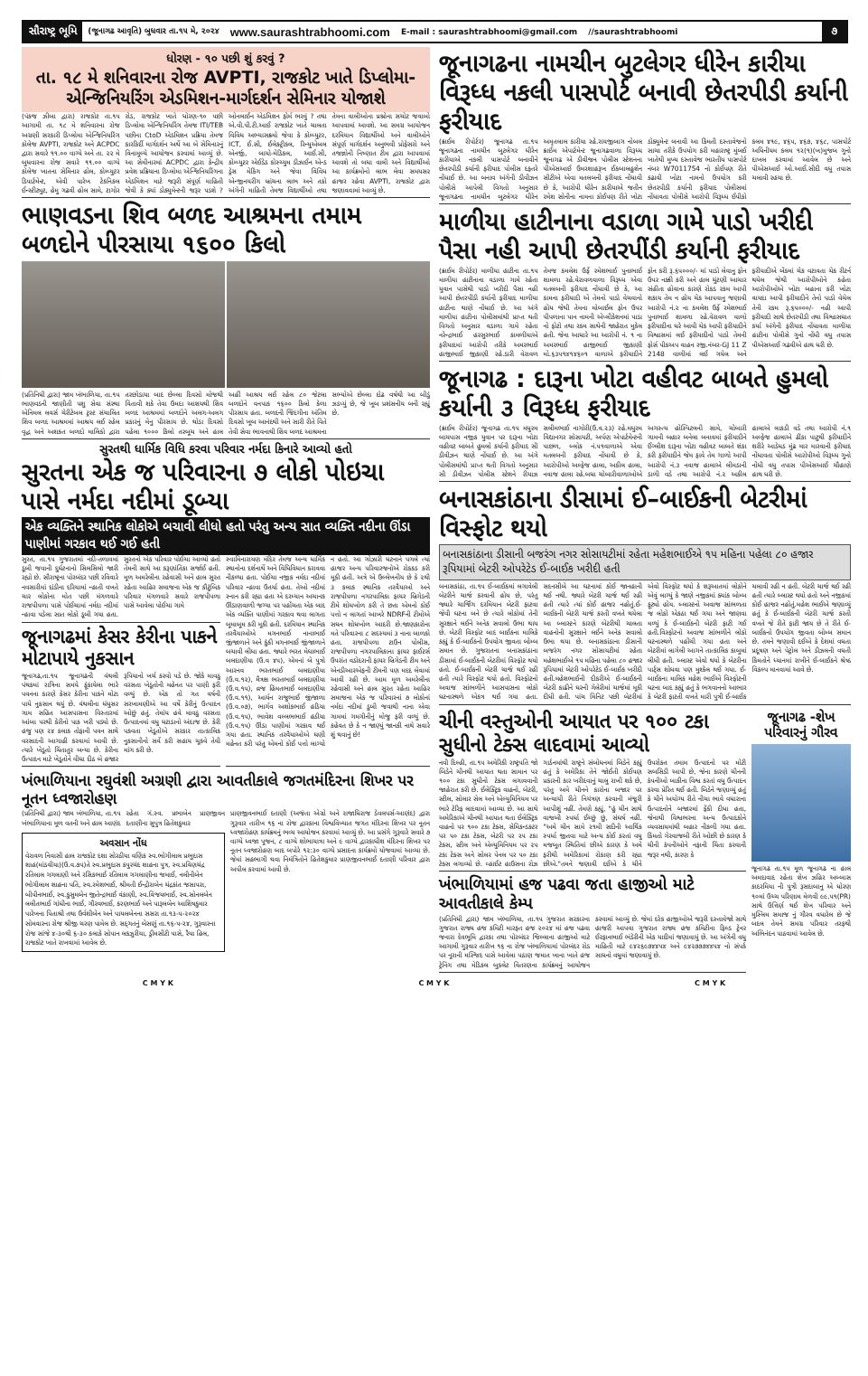સૌરાષ્ટ્ર ભૂમિ (જૂનાગઢ આવૃતિ) બુધવાર તા.૧૫ મે, ૨૦૨૪ www.saurashtrabhoomi.com E-mail : saurashtrabhoomi@gmail.com //saurashtrabhoomi ૭
ધોરણ - ૧૦ પછી શું કરવું ?
તા. ૧૮ મે શનિવારના રોજ AVPTI, રાજકોટ ખાતે ડિપ્લોમા-એન્જિનિયરિંગ એડમિશન-માર્ગદર્શન સેમિનાર યોજાશે
(પંકજ ઝીબા દ્વારા) રાજકોટ તા.૧૫ આગામી તા. ૧૮ મે શનિવારના રોજ અગ્રણી સરકારી ડિપ્લોમા એન્જિનિયરિંગ કોલેજ AVPTI, રાજકોટ અને ACPDC દ્વારા સવારે ૧૧.૦૦ વાગ્યે અને તા. ૨૨ મે બુધવારના રોજ સવારે ૧૧.૦૦ વાગ્યે કોલેજ ખાતના સેમિનાર હોલ, કોમ્પ્યુટર ડિપાર્ટમેન્ટ, એવી પારેખ ટેકનિકલ ઈન્સ્ટીટ્યુટ, હેમુ ગઢવી હોલ સામે, ટાગોર રોડ, રાજકોટ ખાતે ધોરણ-૧૦ પછી ડિપ્લોમા એન્જિનિયરિંગ તેમજ ITI/TEB પછીના CtoD એડમિશન પ્રક્રિયા તેમજ કારકિર્દી માર્ગદર્શન અર્થે આ બે સેમિનારનું વિનામૂલ્યે આયોજન કરવામાં આવ્યું છે. આ સેમીનારમાં ACPDC દ્વારા કેન્દ્રીય પ્રવેશ પ્રક્રિયાના ડિપ્લોમા એન્જિનિયરિંગના એડમિશન માટે જરૂરી સંપૂર્ણ માહિતી જેવી કે ક્યાં ડોક્યુમેન્ટની જરૂર પડશે ? ઓનલાઈન એડમિશન ફોર્મ ભરવું ? તથા એ.વી.પી.ટી.આઈ રાજકોટ ખાતે ચાલતા વિવિધ અભ્યાસક્રમો જેવા કે કોમ્પ્યુટર, ICT, ઈ.સી, ઈલેક્ટ્રીકલ, રિન્યુએબલ એનર્જી, બાયો-મેડિકલ, આઈ.સી, કોમ્પ્યુટર એઈડેડ કોસ્ચ્યુમ ડીઝાઈન એન્ડ ડ્રેસ મેકિંગ અને જેવા વિવિધ એન્જીનયરીંગ બ્રાંચના લાભ અને તકો અંગેની માહિતી તેમજ વિદ્યાર્થીઓ તથા તેમના વાલીઓના પ્રશ્નોના સચોટ જવાબો આપવામાં આવશે. આ સમગ્ર આયોજન દરમિયાન વિદ્યાર્થીઓ અને વાલીઓને સંપૂર્ણ માર્ગદર્શન અનુભવી પ્રોફેસરો અને તજજ્ઞોની નિષ્ણાત ટીમ દ્વારા આપવામાં આવશે તો બધા વાલી અને વિદ્યાર્થીઓ આ કાર્યક્રમોનો લાભ લેવા સમયસર હાજર રહેવા AVPTI, રાજકોટ દ્વારા જણાવવામાં આવ્યું છે.
ભાણવડના શિવ બળદ આશ્રમના તમામ બળદોને પીરસાયા ૧૬૦૦ કિલો
(પ્રતિનિધી દ્વારા) જામ ખંભાળિયા, તા.૧૫ ભાણવડની જાણીતી પશુ સેવા સંસ્થા એનિમલ લવર્સ ચેરીટેબલ ટ્રસ્ટ સંચાલિત શિવ બળદ આશ્રમમાં આશ્રય લઈ રહેલ વૃદ્ધ અને અશક્ત બળદો માલિકો દ્વારા તરછોડાયા બાદ છેલ્લા દિવસો મોજથી વિતાવી શકે તેવા ઉમદા આશયથી શિવ બળદ આશ્રમમાં બળદોને અલગ-અલગ પ્રકારનું મેનુ પીરસાય છે. થોડા દિવસો પહેલા ૧૦૦૦ કિલો તરબૂચ અને હાલ અહીં આશ્રય લઈ રહેલ ૮૦ જેટલા બળદોને વનપાક ૧૬૦૦ કિલો કેળા પીરસાય હતા. બળદની જિંદગીના અંતિમ દિવસો ખૂબ આનંદથી અને સારી રીતે વિતે તેવી સેવા ભાવનાથી શિવ બળદ આશ્રમના સભ્યોએ છેલ્લા દોઢ વર્ષથી આ બીડું ઝડપ્યું છે, જે ખૂબ પ્રશંસનીય બની રહ્યું છે.
સુરતથી ધાર્મિક વિધિ કરવા પરિવાર નર્મદા કિનારે આવ્યો હતો
સુરતના એક જ પરિવારના ૭ લોકો પોઇચા પાસે નર્મદા નદીમાં ડૂબ્યા
એક વ્યક્તિને સ્થાનિક લોકોએ બચાવી લીધો હતો પરંતુ અન્ય સાત વ્યક્તિ નદીના ઊંડા પાણીમાં ગરકાવ થઈ ગઈ હતી
સુરત, તા.૧૫ ગુજરાતમાં નદી-તળાવમાં ડૂબી જવાની દુર્ઘટનાનો સિલસિલો જારી રહ્યો છે. સૌરાષ્ટ્રના પોરબંદર પછી રવિવારે નવસારીમાં દાંડીના દરિયામાં ન્હાતી વખતે ચાર લોકોના મોત પછી મંગળવારે રાજપીપળા પાસે પોઈચામાં નર્મદા નદીમાં ન્હાવા પડેલા સાત લોકો ડૂબી ગયા હતા. સુરતનો એક પરિવાર પોઈચા આવ્યો હતો તેમની સાથે આ કરૂણાંતિકા સર્જાઈ હતી. મૂળ અમરેલીના રહેવાસી અને હાલ સુરત રહેતા આહિર સમાજના એક જ કૌટુંબિક પરિવાર મંગળવારે સવારે રાજપીપળા પાસે આવેલા પોઈચા ગામે
જૂનાગઢમાં કેસર કેરીના પાકને મોટાપાયે નુકસાન
જૂનાગઢ,તા.૧૫ જૂનાગઢની વંથલી પંથકમાં રાત્રિના સમયે ફૂંકાયેલા ભારે પવનના કારણે કેસર કેરીના પાકને મોટા પાયે નુકસાન થયું છે. વંથલીના ધંધુસર ગામ સહિત આસપાસના વિસ્તારમાં આંબા પરથી કેરીનો પાક ખરી પડ્યો છે. હજુ પણ ૨૪ કલાક તોફાની પવન સાથે વરસાદની આગાહી કરવામાં આવી છે. ત્યારે ખેડૂતો ચિંતાતુર બન્યા છે. કેરીના ઉત્પાદન માટે ખેડૂતોને વીઘા દીઠ બે હજાર રૂપિયાનો ખર્ચ કરવો પડે છે. જોકે માવઠુ વરસતા ખેડૂતોની મહેનત પર પાણી ફરી વળ્યું છે. એક તો ગત વર્ષની સરખામણીએ આ વર્ષે કેરીનું ઉત્પાદન ઓછું હતું. તેમાંય હવે માવઠુ વરસતા ઉત્પાદનમાં વધુ ઘટાડાનો અંદાજ છે. કેરી પકવતા ખેડૂતોએ સરકાર તાત્કાલિક નુકસાનીનો સર્વે કરી સહાય ચૂકવે તેવી માંગ કરી છે.
સ્વામિનારાયણ મંદિર તેમજ અન્ય ધાર્મિક સ્થાનોના દર્શનાર્થે અને વિધિવિધાન કરાવવા નીકળ્યા હતા. પોઈચા નજીક નર્મદા નદીમાં પરિવાર ન્હાવા ઉતર્યા હતા. તેઓ નદીમાં સ્નાન કરી રહ્યા હતા એ દરમ્યાન અચાનક ઊંડાણવાળી જગ્યા પર પહોંચતા એક બાદ એક વ્યક્તિ પાણીમાં ગરકાવ થવા લાગતા બૂમાબૂમ કરી મૂકી હતી. દરમિયાન સ્થાનિક તરવૈયાઓએ મગનભાઈ નાનાભાઈ જીંજાળાને અને કુંકી મગનભાઈ જીંજાળાને બચાવી લીધા હતા. જ્યારે ભરત મેઘાભાઈ બલદાણીયા (ઉ.વ ૪૫), એમનાં બે પુત્રો આરનવ ભરતભાઈ બલદાણીયા (ઉ.વ.૧૨), મૈત્રક્ષ ભરતભાઈ બલદાણીયા (ઉ.વ.૧૫), વ્રજ હિંમતભાઈ બલદાણીયા (ઉ.વ.૧૧), આર્યન રાજુભાઈ જીંજાળા (ઉ.વ.૦૭), ભાર્ગવ અશોકભાઈ હડિયા (ઉ.વ.૧૫), ભાવેશ વલ્લભભાઈ હડીયા (ઉ.વ.૧૫) ઊંડા પાણીમાં ગરકાવ થઈ ગયા હતા. સ્થાનિક તરવૈયાઓએ ઘણી મહેનત કરી પરંતુ એમનો કોઈ પત્તો લાગ્યો ન હતો. આ ગોઝારી ઘટનાને પગલે ત્યાં હાજર અન્ય પરિવારજનોએ રોકકડ કરી મૂકી હતી. અત્રે એ ઉલ્લેખનીય છે કે ૨થી ૩ કલાક સ્થાનિક તરવૈયાઓ અને રાજપીપળા નગરપાલિકા ફાયર બ્રિગેડની ટીમે શોધખોળ કરી તે છતા એમનો કોઈ પત્તો ન લાગતાં આખરે NDRFની ટીમોએ સઘન શોધખોળ આદરી છે.જાણકારોના મતે પરિવારના ૮ સદસ્યમાં ૩ નાના બાળકો હતા. રાજપીપળા ટાઉન પોલીસ, રાજપીપળા નગરપાલિકાના ફાયર ફાઈટર્સ ઉપરાંત વડોદરાની ફાયર બ્રિગેડની ટીમ અને એનડીઆરએફની ટીમની પણ મદદ લેવામાં આવી રહી છે. આમ મૂળ અમરેલીના રહેવાસી અને હાલ સુરત રહેતા આહિર સમાજના એક જ પરિવારનાં ૭ લોકોનાં નર્મદા નદીમાં ડુબી જવાથી નાના એવા ગામમાં ગમગીનીનું મોજુ ફરી વળ્યું છે. કહેવત છે કે ન જાણ્યું જાનકી નાથે સવારે શું થવાનું છે!
ખંભાળિયાના રઘુવંશી અગ્રણી દ્વારા આવતીકાલે જગતમંદિરના શિખર પર નૂતન ધ્વજારોહણ
(પ્રતિનિધી દ્વારા) જામ ખંભાળિયા, તા.૧૫ ખંભાળિયાના મૂળ વતની અને હાલ આણંદ રહેતા ગં.સ્વ. પ્રભાબેન પ્રાણજીવન દતાણીના સુપુત્ર હિતેશકુમાર
અવસાન નોંધ
વેરાવળ નિવાસી હાલ રાજકોટ દશા સોરઠીયા વણિક સ્વ.ભોગીલાલ પ્રભુદાસ શાહ(માંડવીયા)(ઉ.વ.૭૫)તે સ્વ.પ્રભુદાસ કપુરચંદ શાહના પુત્ર, સ્વ.પ્રવિણચંદ્ર રતિલાલ ગગલાણી અને રસિકભાઈ રતિલાલ ગગલાણીના જમાઈ, નલીનીબેન ભોગીલાલ શાહના પતિ, સ્વ.રમેશભાઈ, શ્રીમતી ઈન્દ્રીરાબેન ચંદ્રકાંત જસાપરા, બીપીનભાઈ, સ્વ.કુસુમબેન જીતેન્દ્રભાઈ વંકાણી, સ્વ.વિજયભાઈ, સ્વ.સોનલબેન લલીતભાઈ ગાંધીના ભાઈ, ગૌરવભાઈ, કરણભાઈ અને પારૂલબેન આશિષકુમાર પારેખના પિતાશ્રી તથા ઉર્વશીબેન અને પાયલબેનના સસરા તા.૧૩-૫-૨૦૨૪ સોમવારના રોજ શ્રીજી ચરણ પામેલ છે. સદ્‌ગતનું બેસણું તા.૧૬-૫-૨૪, ગુરૂવારના રોજ સાંજે ૪-૩૦થી ૬-૩૦ કલાકે સોપાન લકઝુરીયા, ડ્રીમસીટી પાસે, રૈયા હિલ, રાજકોટ ખાતે રાખવામાં આવેલ છે.
પ્રાણજીવનભાઈ દતાણી (અજંતા એગ્રો અને રાજાધિરાજ ડેવલપર્સ-આણંદ) દ્વારા ગુરૂવાર તારીખ ૧૬ ના રોજ દ્વારકાના વિશ્વવિખ્યાત જગત મંદિરના શિખર પર નૂતન ધ્વજારોહણ કાર્યક્રમનું ભવ્ય આયોજન કરવામાં આવ્યું છે. આ પ્રસંગે ગુરૂવારે સવારે ૭ વાગ્યે ધ્વજા પૂજન, ૮ વાગ્યે શોભાયાત્રા અને ૯ વાગ્યે દ્વારકાધીશ મંદિરના શિખર પર નૂતન ધ્વજારોહણ બાદ બપોરે ૧૨:૩૦ વાગ્યે પ્રસાદના કાર્યક્રમો યોજવામાં આવ્યા છે. જેમાં સહભાગી થવા નિમંત્રિતોને હિતેશકુમાર પ્રાણજીવનભાઈ દતાણી પરિવાર દ્વારા અપીલ કરવામાં આવી છે.
જૂનાગઢના નામચીન બુટલેગર ધીરેન કારીયા વિરૂધ્ધ નકલી પાસપોર્ટ બનાવી છેતરપીડી કર્યાની ફરીયાદ
(ક્રાઈમ રીપોર્ટર) જૂનાગઢ તા.૧૫ જૂનાગઢના નામચીન બુટલેગર ધીરેન કારીયાએ નકલી પાસપોર્ટ બનાવીને છેતરપીડી કર્યાની ફરીયાદ પોલીસ દફતરે નોંધાઈ છે. આ બનાવ અંગેની ડીવીઝન પોલીસે આપેલી વિગતો અનુસાર જૂનાગઢના નામચીન બુટલેગર ધીરેન અમૃતલાલ કારીયા રહે.રાયજીબાગ નોબલ ક્રાઈમ એપાર્ટમેન્ટ જૂનાગઢવાળા વિરૂધ્ધ જૂનાગઢ એ ડીવીજન પોલીસ સ્ટેશનના પીએસઆઈ ઉમરશાહરૂખ ઈકબાલહુશેન સીટીએ એવા મતલબની ફરીયાદ નોંધાવી છે કે, આરોપી ધીરેન કારીયાએ જતીન રમેશ સોનીના નામના કોઈપણ રીતે ખોટા ડોક્યુમેન્ટ બનાવી આ કિંમતી દસ્તાવેજનો સાચા તરીકે ઉપયોગ કરી મહારાષ્ટ્ર મુંબઈ ખાતેથી મુખ્ય દસ્તાવેજ ભારતીય પાસપોર્ટ નંબર W7011754 નો કોઈપણ રીતે કઢાવી ખોટા નામનો ઉપયોગ કરી છેતરપીડી કર્યાની ફરીયાદ પોલીસમાં નોંધાવતા પોલીસે આરોપી વિરૂધ્ધ ઈપીકો કલમ ૪૧૯, ૪૬૫, ૪૬૭, ૪૬૮, પાસપોર્ટ અધિનીયમ કલમ ૧૨(૧)(ખ)મુજબ ગુનો દાખલ કરવામાં આવેલ છે અને પીએસઆઈ ઓ.આઈ.સીદી વધુ તપાસ ચલાવી રહયા છે.
માળીયા હાટીનાના વડાળા ગામે પાડો ખરીદી પૈસા નહી આપી છેતરપીંડી કર્યાની ફરીયાદ
(ક્રાઈમ રીપોર્ટર) માળીયા હાટીના તા.૧૫ માળીયા હાટીનાના વડાળા ગામે રહેતા યુવાન પાસેથી પાડો ખરીદી પૈસા નહી આપી છેતરપીંડી કર્યાની ફરીયાદ માળીયા હાટીના થાણે નોંધાઈ છે. આ અંગે માળીયા હાટીના પોલીસમાંથી પ્રાપ્ત થતી વિગતો અનુસાર વડાળા ગામે રહેતા નરેન્દ્રભાઈ હરસુરભાઈ કામળીયાએ ફરીયાદમાં આરોપી તરીકે અમરભાઈ હાજીભાઈ જીકાણી રહે.ડારી વેરાવળ તેમજ કમલેશ ઉર્ફે રમેશભાઈ પુનાભાઈ શામળા રહે.વેરાવળવાળા વિરૂધ્ધ એવા મતલબની ફરીયાદ નોંધાવી છે કે, આ કામના ફરીયાદી એ તેમનો પાડો વેચવાનો હોય જેથી તેમના મોબાઈલ ફોન ઉપર પીપળાના પાન નામની એપ્લીકેશનમાં પાડા નો ફોટો તથા રકમ સાથેની જાહેરાત મુકેલ હતી. જેના આધારે આ આરોપી નં. ૧ ના અમરભાઈ હાજીભાઈ જીકાણી મો.૬૩૫૧૪૧૪૬૦૧ વાળાએ ફરીયાદીને ફોન કરી રૂ.૬૫૦૦૦/- માં પાડો લેવાનુ ફોન ઉપર નક્કી કરી અને હાલ ચુંટણી આચાર સંહીતા હોવાના કારણે રોકડ રકમ આપી શકાય તેમ ન હોય ચેક આપવાનુ જણાવી આરોપી નં.૨ ના કમલેશ ઉર્ફે રમેશભાઈ પુનાભાઈ શામળા રહે.વેરાવળ વાળો ફરીયાદીના ઘરે આવી ચેક આપી ફરીયાદીને વિશ્વાસમાં લઈ ફરીયાદીનો પાડો તેમની ફોર્સ પીકઅપ વાહન રજી.નંબર-GJ 11 Z 2148 વાળીમાં લઈ ગયેલ અને ફરીયાદીએ બેંકમાં ચેક વટાવતા ચેક રીટર્ન થયેલ જેથી આરોપીઓને કહેતા આરોપીઓએ ખોટા બહાના કરી ખોટા વાયદા આપી ફરીયાદીને તેનો પાડો વેચેલ તેની રકમ રૂ.૬૫૦૦૦/- નહી આપી ફરીયાદી સાથે છેતરપીડી તથા વિશ્વાસઘાત કર્યા અંગેની ફરીયાદ નોંધાવતા માળીયા હાટીના પોલીસે ગુનો નોંધી વધુ તપાસ પીએસઆઈ ગઢવીએ હાથ ધરી છે.
જૂનાગઢ : દારૂના ખોટા વહીવટ બાબતે હુમલો કર્યાની ૩ વિરૂધ્ધ ફરીયાદ
(ક્રાઈમ રીપોર્ટર) જૂનાગઢ તા.૧૫ મધુરમ બાયપાસ નજીક યુવાન પર દારૂના ખોટા વહીવટ બાબતે હુમલો કર્યાની ફરીયાદ સી ડીવીઝન થાણે નોંધાઈ છે. આ અંગે પોલીસમાંથી પ્રાપ્ત થતી વિગતો અનુસાર સી ડીવીઝન પોલીસ સ્ટેશને રીયાઝ સલીમભાઈ નાગોરી(ઉ.વ.૨૩) રહે.મધુરમ વિદ્યાનગર સોસાયટી, અર્પણ એપાર્ટમેન્ટની પાછળ, બ્લોક નં.૫૧વાળાએ એવા મતલબની ફરીયાદ નોંધાવી છે કે, આરોપીઓ અલ્ફેજ હાલા, અકીલ હાલા, નવાજ હાલા રહે.બધા ચોબારીવાળાઓએ અગસ્ત્ય હોસ્પિટલની સામે, ચોબારી ગામની બહાર બનેલા બનાવમાં ફરીયાદીને ઈંગ્લીશ દારૂના ખોટા વહીવટ બાબતે શંકા કરી ફરીયાદીને જેમ ફાવે તેમ ગાળો આપી આરોપી નં.૩ નવાજ હાલાએ લીમડાની ડાળી વડે તથા આરોપી નં.૨ અકીલ હાલાએ લાકડી વડે તથા આરોપી નં.૧ અલ્ફેજ હાલાએ ઢીંકા પાટુથી ફરીયાદીને શરીરે આડેધડ મુંઢ માર મારવાની ફરીયાદ નોંધાવતા પોલીસે આરોપીઓ વિરૂધ્ધ ગુનો નોંધી વધુ તપાસ પીએસઆઈ ચૌહાણે હાથ ધરી છે.
બનાસકાંઠાના ડીસામાં ઈ–બાઈકની બેટરીમાં વિસ્ફોટ થયો
બનાસકાંઠાના ડીસાની બજરંગ નગર સોસાયટીમાં રહેતા મહેશભાઈએ ૧૫ મહિના પહેલા ૮૦ હજાર રૂપિયામાં બેટરી ઓપરેટેડ ઈ-બાઈક ખરીદી હતી
બનાસકાંઠા, તા.૧૫ ઈ-બાઈકમાં લગાવેલી બેટરીને ચાર્જ કરવાની હોય છે, પરંતુ જ્યારે ચાર્જિંગ દરમિયાન બેટરી ફાટવા જેવી ઘટના બને છે ત્યારે લોકોમાં તેની સુરક્ષાને લઈને અનેક સવાલો ઉભા થાય છે. બેટરી વિસ્ફોટ બાદ બાઈકના માલિકે કહ્યું કે ઈ-બાઈકનો ઉપયોગ જીવતા બોમ્બ સમાન છે. ગુજરાતના બનાસકાંઠાના ડીસામાં ઈ-બાઈકની બેટરીમાં વિસ્ફોટ થયો હતો. ઈ-બાઈકની બેટરી ચાર્જ થઈ રહી હતી ત્યારે વિસ્ફોટ થયો હતો. વિસ્ફોટનો અવાજ સાંભળીને આસપાસના લોકો ઘટનાસ્થળે એકત્ર થઈ ગયા હતા. સદનસીબે આ ઘટનામાં કોઈ જાનહાની થઈ નથી. જ્યારે બેટરી ચાર્જ થઈ રહી હતી ત્યારે ત્યાં કોઈ હાજર નહોતું.ઈ-બાઈકની બેટરી ચાર્જ કરતી વખતે થયેલા આ બ્લાસ્ટને કારણે બેટરીથી ચાલતા વાહનોની સુરક્ષાને લઈને અનેક સવાલો ઉભા થયા છે. બનાસકાંઠાના ડીસાની બજરંગ નગર સોસાયટીમાં રહેતા મહેશભાઈએ ૧૫ મહિના પહેલા ૮૦ હજાર રૂપિયામાં બેટરી ઓપરેટેડ ઈ-બાઈક ખરીદી હતી.મહેશભાઈની દીકરીએ ઈ-બાઈકની બેટરી કાઢીને ઘરની ગેલેરીમાં ચાર્જમાં મૂકી દીધી હતી. પાંચ મિનિટ પછી બેટરીમાં એવો વિસ્ફોટ થયો કે શરૂઆતમાં લોકોને એવું લાગ્યું કે જાણે નજીકમાં ક્યાંક બોમ્બ ફૂટ્યો હોય. બ્લાસ્ટનો અવાજ સાંભળતા જ લોકો એકઠા થઈ ગયા અને જાણવા મળ્યું કે ઈ-બાઈકની બેટરી ફાટી ગઈ હતી.વિસ્ફોટનો અવાજ સાંભળીને લોકો ઘટનાસ્થળે પહોંચી ગયા હતા અને બેટરીમાં લાગેલી આગને તાત્કાલિક કાબુમાં લીધી હતી. બ્લાસ્ટ એવો થયો કે બેટરીના પાર્ટ્‌સ શોધવા પણ મુશ્કેલ થઈ ગયા. ઈ-બાઈકના માલિક મહેશ ભાઈએ વિસ્ફોટની ઘટના બાદ કહ્યું હતું કે ભગવાનનો આભાર કે બેટરી ફાટતી વખતે મારી પુત્રી ઈ-બાઈક ચલાવી રહી ન હતી. બેટરી ચાર્જ થઈ રહી હતી ત્યારે બ્લાસ્ટ થયો હતો અને નજીકમાં કોઈ હાજર નહોતું.મહેશ ભાઈએ જણાવ્યું હતું કે ઈ-બાઈકની બેટરી ચાર્જ કરતી વખતે જે રીતે ફાટી જાય છે તે રીતે ઈ-બાઈકનો ઉપયોગ જીવતા બોમ્બ સમાન છે. તમને જણાવી દઈએ કે દેશમાં વધતા પ્રદૂષણ અને પેટ્રોલ અને ડીઝલની વધતી કિંમતોને ધ્યાનમાં રાખીને ઈ-બાઈકને શ્રેષ્ઠ વિકલ્પ માનવામાં આવે છે.
ચીની વસ્તુઓની આયાત પર ૧૦૦ ટકા સુધીનો ટેક્સ લાદવામાં આવ્યો
નવી દિલ્હી, તા.૧૫ અમેરિકી રાષ્ટ્રપતિ જો બિડેને ચીનથી આયાત થતા સામાન પર ૧૦૦ ટકા સુધીનો ટેક્સ લગાવવાની જાહેરાત કરી છે. ઈલેક્ટ્રિક વાહનો, બેટરી, સ્ટીલ, સોલાર સેલ અને એલ્યુમિનિયમ પર ભારે ટેરિફ લાદવામાં આવ્યા છે. આ સાથે અમેરિકાએ ચીનથી આયાત થતા ઈલેક્ટ્રિક વાહનો પર ૧૦૦ ટકા ટેક્સ, સેમિકન્ડક્ટર પર ૫૦ ટકા ટેક્સ, બેટરી પર ૨૫ ટકા ટેક્સ, સ્ટીલ અને એલ્યુમિનિયમ પર ૨૫ ટકા ટેક્સ અને સોલર પેનલ પર ૫૦ ટકા ટેક્સ લગાવ્યો છે. વ્હાઈટ હાઉસના રોઝ ગાર્ડનમાંથી રાષ્ટ્રને સંબોધનમાં બિડેને કહ્યું હતું કે અમેરિકા તેને જોઈતી કોઈપણ પ્રકારની કાર ખરીદવાનું ચાલુ રાખી શકે છે, પરંતુ અમે ચીનને કારોના બજાર પર અન્યાયી રીતે નિયંત્રણ કરવાની મંજૂરી આપીશું નહીં. તેમણે કહ્યું, "હું ચીન સાથે વાજબી સ્પર્ધા ઈચ્છું છું, સંઘર્ષ નહીં. "અમે ચીન સામે ૨૧મી સદીની આર્થિક સ્પર્ધા જીતવા માટે અન્ય કોઈ કરતાં વધુ મજબૂત સ્થિતિમાં છીએ કારણ કે અમે ફરીથી અમેરિકામાં રોકાણ કરી રહ્યા છીએ."તમને જણાવી દઈએ કે ચીને ઉપરોક્ત તમામ ઉત્પાદનો પર મોટી સબસિડી આપી છે, જેના કારણે ચીનની કંપનીઓ બાકીના વિશ્વ કરતાં વધુ ઉત્પાદન કરવા પ્રેરિત થઈ હતી. બિડેને જણાવ્યું હતું કે ચીને અયોગ્ય રીતે નીચા ભાવે વધારાના ઉત્પાદનોને બજારમાં ફેંકી દીધા હતા, જેનાથી વિશ્વભરના અન્ય ઉત્પાદકોને વ્યવસાયમાંથી બહાર નીકળી ગયા હતા. કિંમતો ગેરવાજબી રીતે ઓછી છે કારણ કે ચીની કંપનીઓને નફાની ચિંતા કરવાની જરૂર નથી, કારણ કે
ખંભાળિયામાં હજ પઢવા જતા હાજીઓ માટે આવતીકાલે કેમ્પ
(પ્રતિનિધી દ્વારા) જામ ખંભાળિયા, તા.૧૫ ગુજરાત સરકારના ગુજરાત રાજ્ય હજ કમિટી મારફત હજ ૨૦૨૪ માં હજ પઢવા જનારા દેવભૂમિ દ્વારકા તથા પોરબંદર જિલ્લાના હાજીઓ માટે આગામી ગુરૂવાર તારીખ ૧૬ ના રોજ ખંભાળિયામાં પોરબંદર રોડ પર નૂરાની મસ્જિદ પાસે આવેલા પઠાણ જમાત ખાના ખાતે હજ ટ્રેનિંગ તથા મેડિકલ બુકલેટ વિતરણના કાર્યક્રમનું આયોજન કરવામાં આવ્યું છે. જેમાં દરેક હાજીઓએ જરૂરી દસ્તાવેજો સાથે હાજરી આપવા ગુજરાત રાજ્ય હજ કમિટીના ફિલ્ડ ટ્રેનર ઈરફાનભાઈ ભંડેરીની એક યાદીમાં જણાવાયું છે. આ અંગેની વધુ માહિતી માટે ૯૪૨૬૯૭૪૪૫૪ અને ૯૪૨૭૭૭૪૪૫૪ નો સંપર્ક સાધનો વધુમાં જણાવાયું છે.
જૂનાગઢ -શેખ પરિવારનું ગૌરવ
જૂનાગઢ તા.૧૫ મૂળ જૂનાગઢ ના હાલ અમદાવાદ રહેતા શેખ ઝહિર અબ્બાસ કાદરમિયા ની પુત્રી રૂસદાબાનુ એ ધોરણ ૧૦માં ઉચ્ચ પરિણામ મેળવી ૯૯.૫૧(PR) સાથે ઉત્તિર્ણ થઈ શેખ પરિવાર અને મુસ્લિમ સમાજ નું ગૌરવ વધારેલ છે જે બદલ તેમને સમગ્ર પરિવાર તરફથી અભિનંદન પાઠવામાં આવેલ છે.
C M Y K C M Y K C M Y K